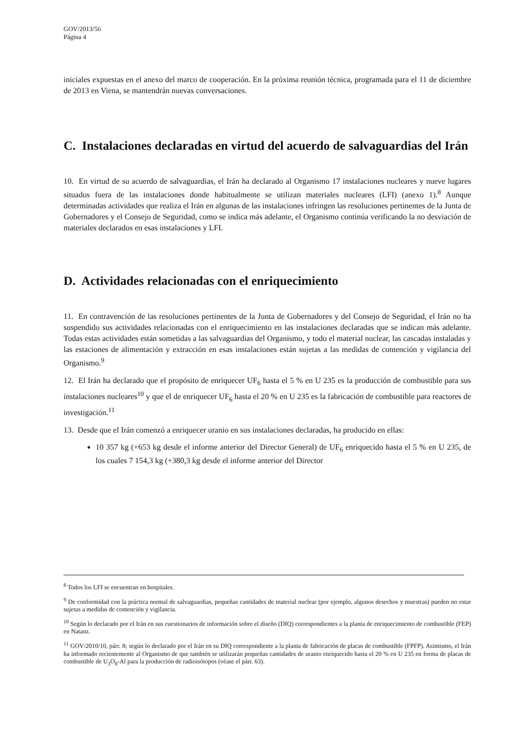GOV/2013/56
Página 4
iniciales expuestas en el anexo del marco de cooperación. En la próxima reunión técnica, programada para el 11 de diciembre de 2013 en Viena, se mantendrán nuevas conversaciones.
C. Instalaciones declaradas en virtud del acuerdo de salvaguardias del Irán
10. En virtud de su acuerdo de salvaguardias, el Irán ha declarado al Organismo 17 instalaciones nucleares y nueve lugares situados fuera de las instalaciones donde habitualmente se utilizan materiales nucleares (LFI) (anexo 1).<sup>8</sup> Aunque determinadas actividades que realiza el Irán en algunas de las instalaciones infringen las resoluciones pertinentes de la Junta de Gobernadores y el Consejo de Seguridad, como se indica más adelante, el Organismo continúa verificando la no desviación de materiales declarados en esas instalaciones y LFI.
D. Actividades relacionadas con el enriquecimiento
11. En contravención de las resoluciones pertinentes de la Junta de Gobernadores y del Consejo de Seguridad, el Irán no ha suspendido sus actividades relacionadas con el enriquecimiento en las instalaciones declaradas que se indican más adelante. Todas estas actividades están sometidas a las salvaguardias del Organismo, y todo el material nuclear, las cascadas instaladas y las estaciones de alimentación y extracción en esas instalaciones están sujetas a las medidas de contención y vigilancia del Organismo.<sup>9</sup>
12. El Irán ha declarado que el propósito de enriquecer UF<sub>6</sub> hasta el 5 % en U 235 es la producción de combustible para sus instalaciones nucleares<sup>10</sup> y que el de enriquecer UF<sub>6</sub> hasta el 20 % en U 235 es la fabricación de combustible para reactores de investigación.<sup>11</sup>
13. Desde que el Irán comenzó a enriquecer uranio en sus instalaciones declaradas, ha producido en ellas:
10 357 kg (+653 kg desde el informe anterior del Director General) de UF<sub>6</sub> enriquecido hasta el 5 % en U 235, de los cuales 7 154,3 kg (+380,3 kg desde el informe anterior del Director
<sup>8</sup> Todos los LFI se encuentran en hospitales.
<sup>9</sup> De conformidad con la práctica normal de salvaguardias, pequeñas cantidades de material nuclear (por ejemplo, algunos desechos y muestras) pueden no estar sujetas a medidas de contención y vigilancia.
<sup>10</sup> Según lo declarado por el Irán en sus cuestionarios de información sobre el diseño (DIQ) correspondientes a la planta de enriquecimiento de combustible (FEP) en Natanz.
<sup>11</sup> GOV/2010/10, párr. 8; según lo declarado por el Irán en su DIQ correspondiente a la planta de fabricación de placas de combustible (FPFP). Asimismo, el Irán ha informado recientemente al Organismo de que también se utilizarán pequeñas cantidades de uranio enriquecido hasta el 20 % en U 235 en forma de placas de combustible de U<sub>3</sub>O<sub>8</sub>-Al para la producción de radioisótopos (véase el párr. 63).